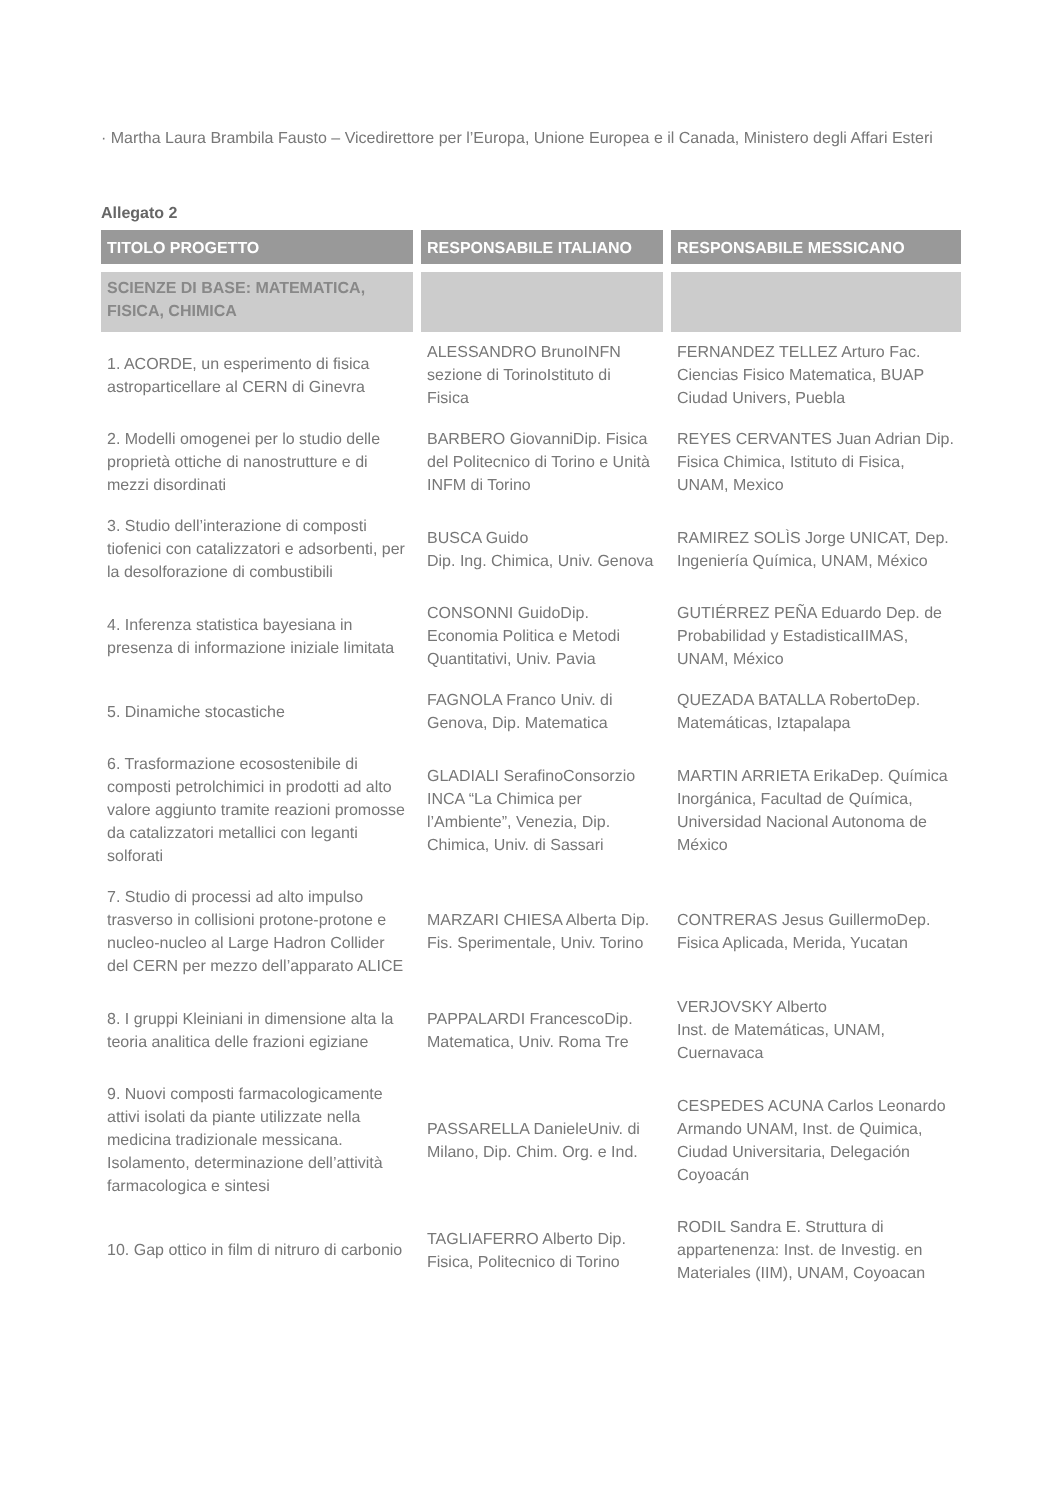· Martha Laura Brambila Fausto – Vicedirettore per l’Europa, Unione Europea e il Canada, Ministero degli Affari Esteri
Allegato 2
| TITOLO PROGETTO | RESPONSABILE ITALIANO | RESPONSABILE MESSICANO |
| --- | --- | --- |
| SCIENZE DI BASE: MATEMATICA, FISICA, CHIMICA | | |
| 1. ACORDE, un esperimento di fisica astroparticellare al CERN di Ginevra | ALESSANDRO BrunoINFN sezione di TorinoIstituto di Fisica | FERNANDEZ TELLEZ Arturo Fac. Ciencias Fisico Matematica, BUAP Ciudad Univers, Puebla |
| 2. Modelli omogenei per lo studio delle proprietà ottiche di nanostrutture e di mezzi disordinati | BARBERO GiovanniDip. Fisica del Politecnico di Torino e Unità INFM di Torino | REYES CERVANTES Juan Adrian Dip. Fisica Chimica, Istituto di Fisica, UNAM, Mexico |
| 3. Studio dell’interazione di composti tiofenici con catalizzatori e adsorbenti, per la desolforazione di combustibili | BUSCA Guido Dip. Ing. Chimica, Univ. Genova | RAMIREZ SOLÌS Jorge UNICAT, Dep. Ingeniería Química, UNAM, México |
| 4. Inferenza statistica bayesiana in presenza di informazione iniziale limitata | CONSONNI GuidoDip. Economia Politica e Metodi Quantitativi, Univ. Pavia | GUTIÉRREZ PEÑA Eduardo Dep. de Probabilidad y EstadisticaIIMAS, UNAM, México |
| 5. Dinamiche stocastiche | FAGNOLA Franco Univ. di Genova, Dip. Matematica | QUEZADA BATALLA RobertoDep. Matemáticas, Iztapalapa |
| 6. Trasformazione ecosostenibile di composti petrolchimici in prodotti ad alto valore aggiunto tramite reazioni promosse da catalizzatori metallici con leganti solforati | GLADIALI SerafinoConsorzio INCA “La Chimica per l’Ambiente”, Venezia, Dip. Chimica, Univ. di Sassari | MARTIN ARRIETA ErikaDep. Química Inorgánica, Facultad de Química, Universidad Nacional Autonoma de México |
| 7. Studio di processi ad alto impulso trasverso in collisioni protone-protone e nucleo-nucleo al Large Hadron Collider del CERN per mezzo dell’apparato ALICE | MARZARI CHIESA Alberta Dip. Fis. Sperimentale, Univ. Torino | CONTRERAS Jesus GuillermoDep. Fisica Aplicada, Merida, Yucatan |
| 8. I gruppi Kleiniani in dimensione alta la teoria analitica delle frazioni egiziane | PAPPALARDI FrancescoDip. Matematica, Univ. Roma Tre | VERJOVSKY Alberto Inst. de Matemáticas, UNAM, Cuernavaca |
| 9. Nuovi composti farmacologicamente attivi isolati da piante utilizzate nella medicina tradizionale messicana. Isolamento, determinazione dell’attività farmacologica e sintesi | PASSARELLA DanieleUniv. di Milano, Dip. Chim. Org. e Ind. | CESPEDES ACUNA Carlos Leonardo Armando UNAM, Inst. de Quimica, Ciudad Universitaria, Delegación Coyoacán |
| 10. Gap ottico in film di nitruro di carbonio | TAGLIAFERRO Alberto Dip. Fisica, Politecnico di Torino | RODIL Sandra E. Struttura di appartenenza: Inst. de Investig. en Materiales (IIM), UNAM, Coyoacan |